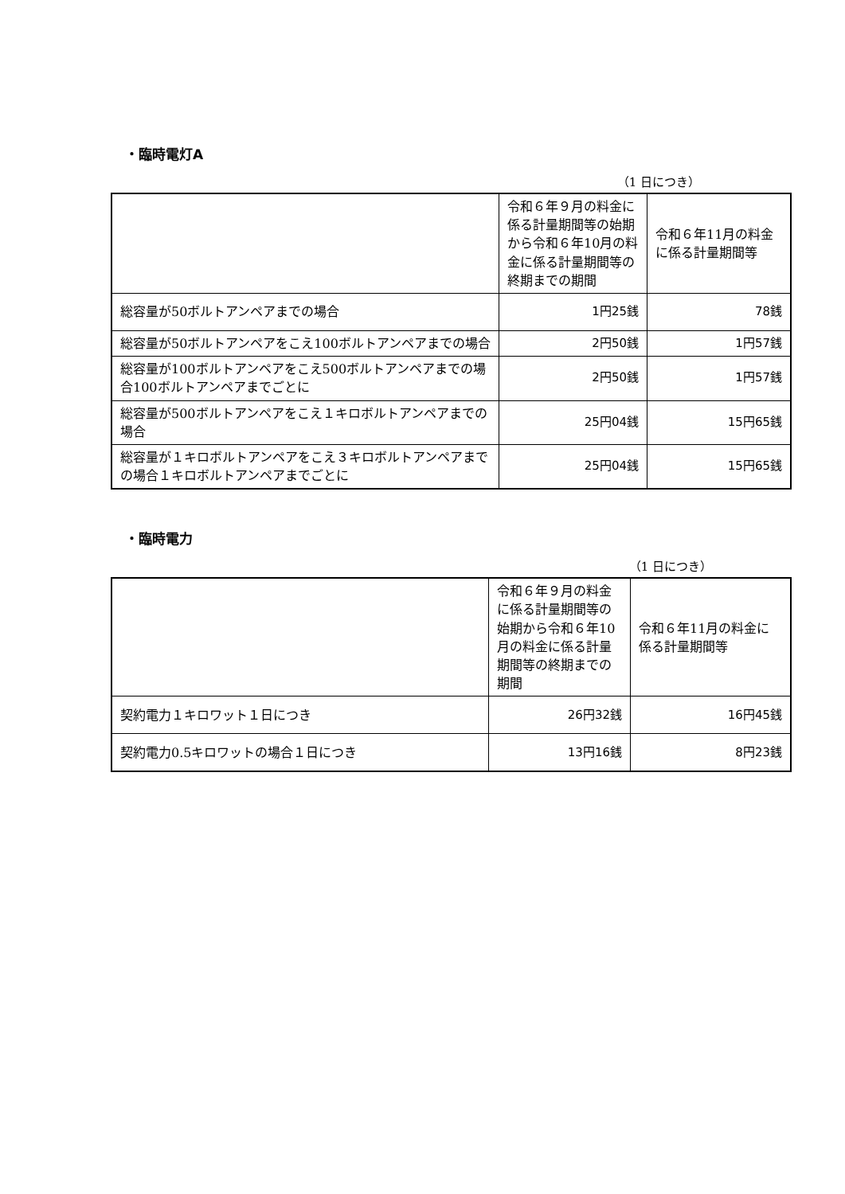・臨時電灯A
（1 日につき）
| | 令和６年９月の料金に係る計量期間等の始期から令和６年10月の料金に係る計量期間等の終期までの期間 | 令和６年11月の料金に係る計量期間等 |
| --- | --- | --- |
| 総容量が50ボルトアンペアまでの場合 | 1円25銭 | 78銭 |
| 総容量が50ボルトアンペアをこえ100ボルトアンペアまでの場合 | 2円50銭 | 1円57銭 |
| 総容量が100ボルトアンペアをこえ500ボルトアンペアまでの場合100ボルトアンペアまでごとに | 2円50銭 | 1円57銭 |
| 総容量が500ボルトアンペアをこえ１キロボルトアンペアまでの場合 | 25円04銭 | 15円65銭 |
| 総容量が１キロボルトアンペアをこえ３キロボルトアンペアまでの場合１キロボルトアンペアまでごとに | 25円04銭 | 15円65銭 |
・臨時電力
（1 日につき）
| | 令和６年９月の料金に係る計量期間等の始期から令和６年10月の料金に係る計量期間等の終期までの期間 | 令和６年11月の料金に係る計量期間等 |
| --- | --- | --- |
| 契約電力１キロワット１日につき | 26円32銭 | 16円45銭 |
| 契約電力0.5キロワットの場合１日につき | 13円16銭 | 8円23銭 |